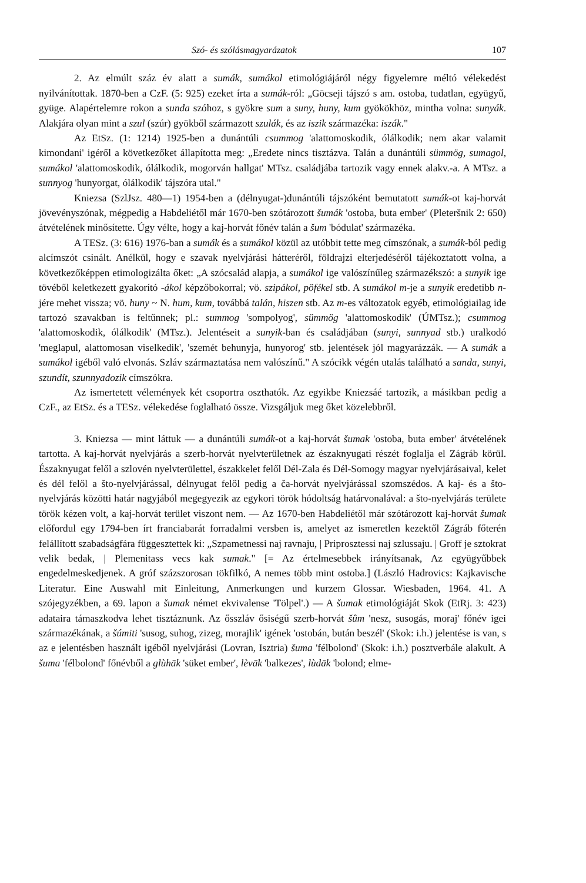Szó- és szólásmagyarázatok 107
2. Az elmúlt száz év alatt a sumák, sumákol etimológiájáról négy figyelemre méltó vélekedést nyilvánítottak. 1870-ben a CzF. (5: 925) ezeket írta a sumák-ról: „Göcseji tájszó s am. ostoba, tudatlan, együgyű, gyüge. Alapértelemre rokon a sunda szóhoz, s gyökre sum a suny, huny, kum gyökökhöz, mintha volna: sunyák. Alakjára olyan mint a szul (szúr) gyökből származott szulák, és az iszik származéka: iszák."
Az EtSz. (1: 1214) 1925-ben a dunántúli csummog 'alattomoskodik, ólálkodik; nem akar valamit kimondani' igéről a következőket állapította meg: „Eredete nincs tisztázva. Talán a dunántúli sümmög, sumagol, sumákol 'alattomoskodik, ólálkodik, mogorván hallgat' MTsz. családjába tartozik vagy ennek alakv.-a. A MTsz. a sunnyog 'hunyorgat, ólálkodik' tájszóra utal."
Kniezsa (SzlJsz. 480—1) 1954-ben a (délnyugat-)dunántúli tájszóként bemutatott sumák-ot kaj-horvát jövevényszónak, mégpedig a Habdeliétől már 1670-ben szótározott šumák 'ostoba, buta ember' (Pleteršnik 2: 650) átvételének minősítette. Úgy vélte, hogy a kaj-horvát főnév talán a šum 'bódulat' származéka.
A TESz. (3: 616) 1976-ban a sumák és a sumákol közül az utóbbit tette meg címszónak, a sumák-ból pedig alcímszót csinált. Anélkül, hogy e szavak nyelvjárási hátteréről, földrajzi elterjedéséről tájékoztatott volna, a következőképpen etimologizálta őket: „A szócsalád alapja, a sumákol ige valószínűleg származékszó: a sunyik ige tövéből keletkezett gyakorító -ákol képzőbokorral; vö. szipákol, pöfékel stb. A sumákol m-je a sunyik eredetibb n-jére mehet vissza; vö. huny ~ N. hum, kum, továbbá talán, hiszen stb. Az m-es változatok egyéb, etimológiailag ide tartozó szavakban is feltűnnek; pl.: summog 'sompolyog', sümmög 'alattomoskodik' (ÚMTsz.); csummog 'alattomoskodik, ólálkodik' (MTsz.). Jelentéseit a sunyik-ban és családjában (sunyi, sunnyad stb.) uralkodó 'meglapul, alattomosan viselkedik', 'szemét behunyja, hunyorog' stb. jelentések jól magyarázzák. — A sumák a sumákol igéből való elvonás. Szláv származtatása nem valószínű." A szócikk végén utalás található a sanda, sunyi, szundít, szunnyadozik címszókra.
Az ismertetett vélemények két csoportra oszthatók. Az egyikbe Kniezsáé tartozik, a másikban pedig a CzF., az EtSz. és a TESz. vélekedése foglalható össze. Vizsgáljuk meg őket közelebbről.
3. Kniezsa — mint láttuk — a dunántúli sumák-ot a kaj-horvát šumak 'ostoba, buta ember' átvételének tartotta. A kaj-horvát nyelvjárás a szerb-horvát nyelvterületnek az északnyugati részét foglalja el Zágráb körül. Északnyugat felől a szlovén nyelvterülettel, északkelet felől Dél-Zala és Dél-Somogy magyar nyelvjárásaival, kelet és dél felől a što-nyelvjárással, délnyugat felől pedig a ča-horvát nyelvjárással szomszédos. A kaj- és a što-nyelvjárás közötti határ nagyjából megegyezik az egykori török hódoltság határvonalával: a što-nyelvjárás területe török kézen volt, a kaj-horvát terület viszont nem. — Az 1670-ben Habdeliétől már szótározott kaj-horvát šumak előfordul egy 1794-ben írt franciabarát forradalmi versben is, amelyet az ismeretlen kezektől Zágráb főterén felállított szabadságfára függesztettek ki: „Szpametnessi naj ravnaju, | Priprosztessi naj szlussaju. | Groff je sztokrat velik bedak, | Plemenitass vecs kak sumak." [= Az értelmesebbek irányítsanak, Az együgyűbbek engedelmeskedjenek. A gróf százszorosan tökfilkó, A nemes több mint ostoba.] (László Hadrovics: Kajkavische Literatur. Eine Auswahl mit Einleitung, Anmerkungen und kurzem Glossar. Wiesbaden, 1964. 41. A szójegyzékben, a 69. lapon a šumak német ekvivalense 'Tölpel'.) — A šumak etimológiáját Skok (EtRj. 3: 423) adataira támaszkodva lehet tisztáznunk. Az ősszláv ősiségű szerb-horvát šûm 'nesz, susogás, moraj' főnév igei származékának, a šúmiti 'susog, suhog, zizeg, morajlik' igének 'ostobán, bután beszél' (Skok: i.h.) jelentése is van, s az e jelentésben használt igéből nyelvjárási (Lovran, Isztria) šuma 'félbolond' (Skok: i.h.) posztverbále alakult. A šuma 'félbolond' főnévből a glùhāk 'süket ember', lèvāk 'balkezes', lùdāk 'bolond; elme-